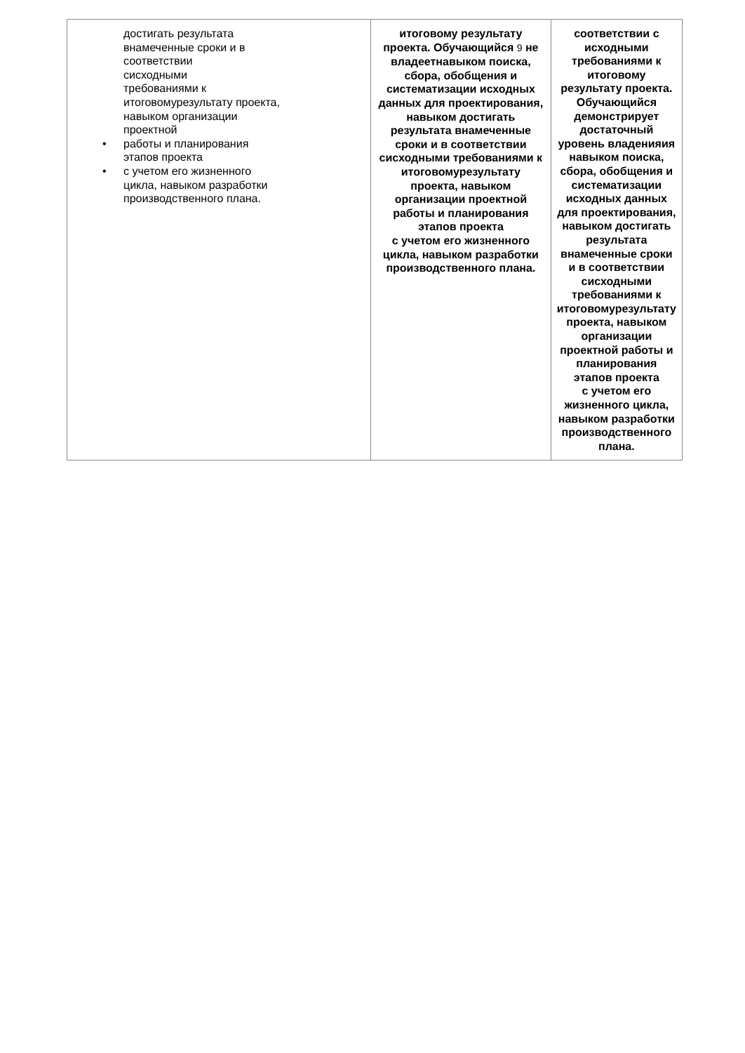| достигать результата внамеченные сроки и в соответствии сисходными требованиями к итоговомурезультату проекта, навыком организации проектной • работы и планирования этапов проекта • с учетом его жизненного цикла, навыком разработки производственного плана. | итоговому результату проекта. Обучающийся 9 не владеетнавыком поиска, сбора, обобщения и систематизации исходных данных для проектирования, навыком достигать результата внамеченные сроки и в соответствии сисходными требованиями к итоговомурезультату проекта, навыком организации проектной работы и планирования этапов проекта с учетом его жизненного цикла, навыком разработки производственного плана. | соответствии с исходными требованиями к итоговому результату проекта. Обучающийся демонстрирует достаточный уровень владенияия навыком поиска, сбора, обобщения и систематизации исходных данных для проектирования, навыком достигать результата внамеченные сроки и в соответствии сисходными требованиями к итоговомурезультату проекта, навыком организации проектной работы и планирования этапов проекта с учетом его жизненного цикла, навыком разработки производственного плана. |